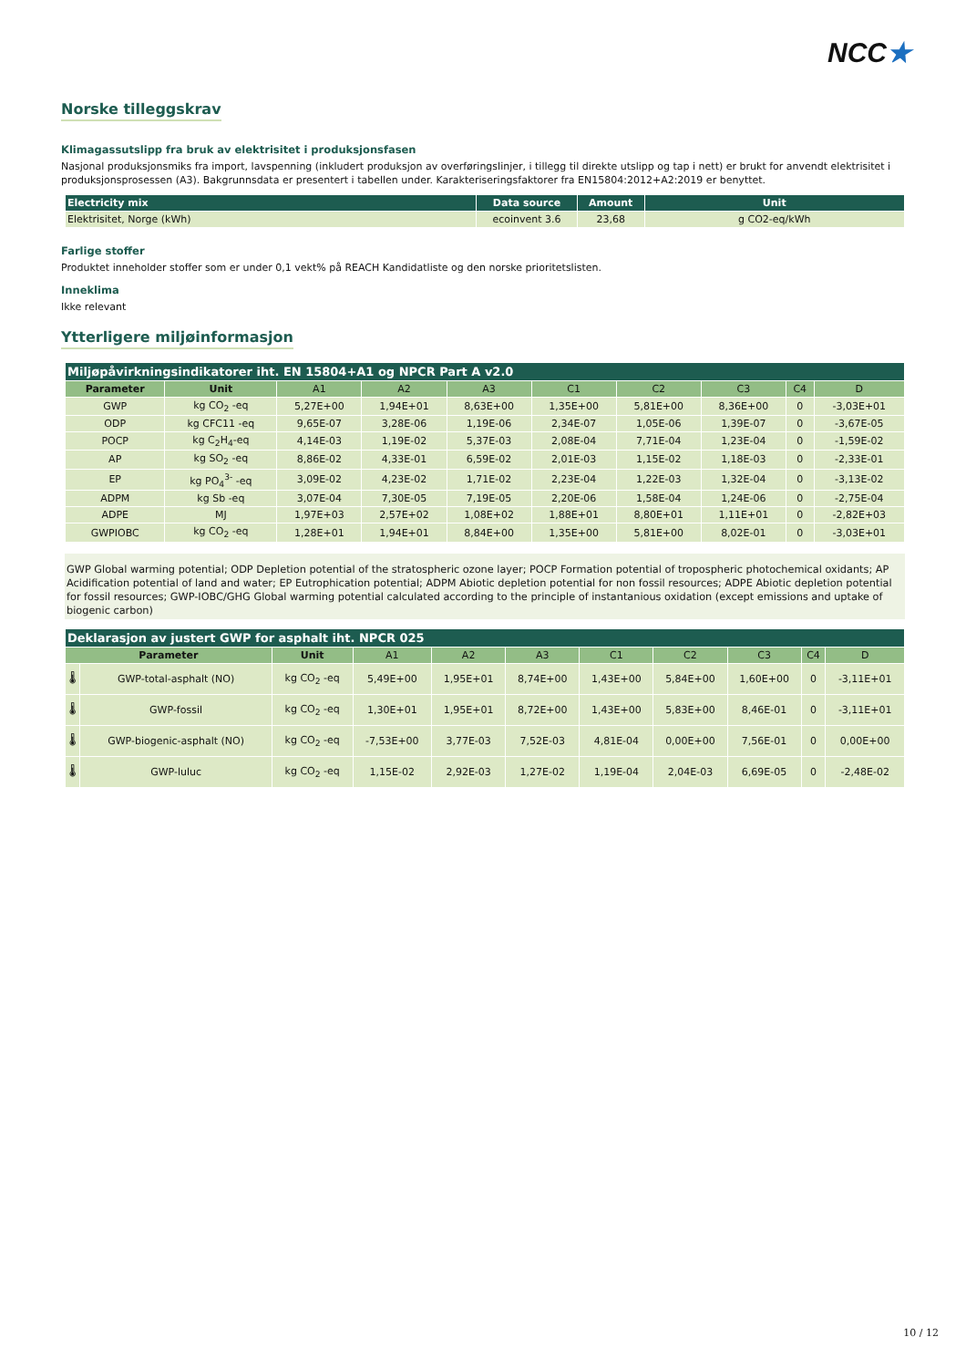NCC★
Norske tilleggskrav
Klimagassutslipp fra bruk av elektrisitet i produksjonsfasen
Nasjonal produksjonsmiks fra import, lavspenning (inkludert produksjon av overføringslinjer, i tillegg til direkte utslipp og tap i nett) er brukt for anvendt elektrisitet i produksjonsprosessen (A3). Bakgrunnsdata er presentert i tabellen under. Karakteriseringsfaktorer fra EN15804:2012+A2:2019 er benyttet.
| Electricity mix | Data source | Amount | Unit |
| --- | --- | --- | --- |
| Elektrisitet, Norge (kWh) | ecoinvent 3.6 | 23,68 | g CO2-eq/kWh |
Farlige stoffer
Produktet inneholder stoffer som er under 0,1 vekt% på REACH Kandidatliste og den norske prioritetslisten.
Inneklima
Ikke relevant
Ytterligere miljøinformasjon
| Miljøpåvirkningsindikatorer iht. EN 15804+A1 og NPCR Part A v2.0 | | | | | | | | | |
| Parameter | Unit | A1 | A2 | A3 | C1 | C2 | C3 | C4 | D |
| GWP | kg CO<sub>2</sub> -eq | 5,27E+00 | 1,94E+01 | 8,63E+00 | 1,35E+00 | 5,81E+00 | 8,36E+00 | 0 | -3,03E+01 |
| ODP | kg CFC11 -eq | 9,65E-07 | 3,28E-06 | 1,19E-06 | 2,34E-07 | 1,05E-06 | 1,39E-07 | 0 | -3,67E-05 |
| POCP | kg C<sub>2</sub>H<sub>4</sub>-eq | 4,14E-03 | 1,19E-02 | 5,37E-03 | 2,08E-04 | 7,71E-04 | 1,23E-04 | 0 | -1,59E-02 |
| AP | kg SO<sub>2</sub> -eq | 8,86E-02 | 4,33E-01 | 6,59E-02 | 2,01E-03 | 1,15E-02 | 1,18E-03 | 0 | -2,33E-01 |
| EP | kg PO<sub>4</sub><sup>3-</sup> -eq | 3,09E-02 | 4,23E-02 | 1,71E-02 | 2,23E-04 | 1,22E-03 | 1,32E-04 | 0 | -3,13E-02 |
| ADPM | kg Sb -eq | 3,07E-04 | 7,30E-05 | 7,19E-05 | 2,20E-06 | 1,58E-04 | 1,24E-06 | 0 | -2,75E-04 |
| ADPE | MJ | 1,97E+03 | 2,57E+02 | 1,08E+02 | 1,88E+01 | 8,80E+01 | 1,11E+01 | 0 | -2,82E+03 |
| GWPIOBC | kg CO<sub>2</sub> -eq | 1,28E+01 | 1,94E+01 | 8,84E+00 | 1,35E+00 | 5,81E+00 | 8,02E-01 | 0 | -3,03E+01 |
GWP Global warming potential; ODP Depletion potential of the stratospheric ozone layer; POCP Formation potential of tropospheric photochemical oxidants; AP Acidification potential of land and water; EP Eutrophication potential; ADPM Abiotic depletion potential for non fossil resources; ADPE Abiotic depletion potential for fossil resources; GWP-IOBC/GHG Global warming potential calculated according to the principle of instantanious oxidation (except emissions and uptake of biogenic carbon)
| Deklarasjon av justert GWP for asphalt iht. NPCR 025 | | | | | | | | | | |
| Parameter | | Unit | A1 | A2 | A3 | C1 | C2 | C3 | C4 | D |
| 🌡 | GWP-total-asphalt (NO) | kg CO<sub>2</sub> -eq | 5,49E+00 | 1,95E+01 | 8,74E+00 | 1,43E+00 | 5,84E+00 | 1,60E+00 | 0 | -3,11E+01 |
| 🌡 | GWP-fossil | kg CO<sub>2</sub> -eq | 1,30E+01 | 1,95E+01 | 8,72E+00 | 1,43E+00 | 5,83E+00 | 8,46E-01 | 0 | -3,11E+01 |
| 🌡 | GWP-biogenic-asphalt (NO) | kg CO<sub>2</sub> -eq | -7,53E+00 | 3,77E-03 | 7,52E-03 | 4,81E-04 | 0,00E+00 | 7,56E-01 | 0 | 0,00E+00 |
| 🌡 | GWP-luluc | kg CO<sub>2</sub> -eq | 1,15E-02 | 2,92E-03 | 1,27E-02 | 1,19E-04 | 2,04E-03 | 6,69E-05 | 0 | -2,48E-02 |
10 / 12